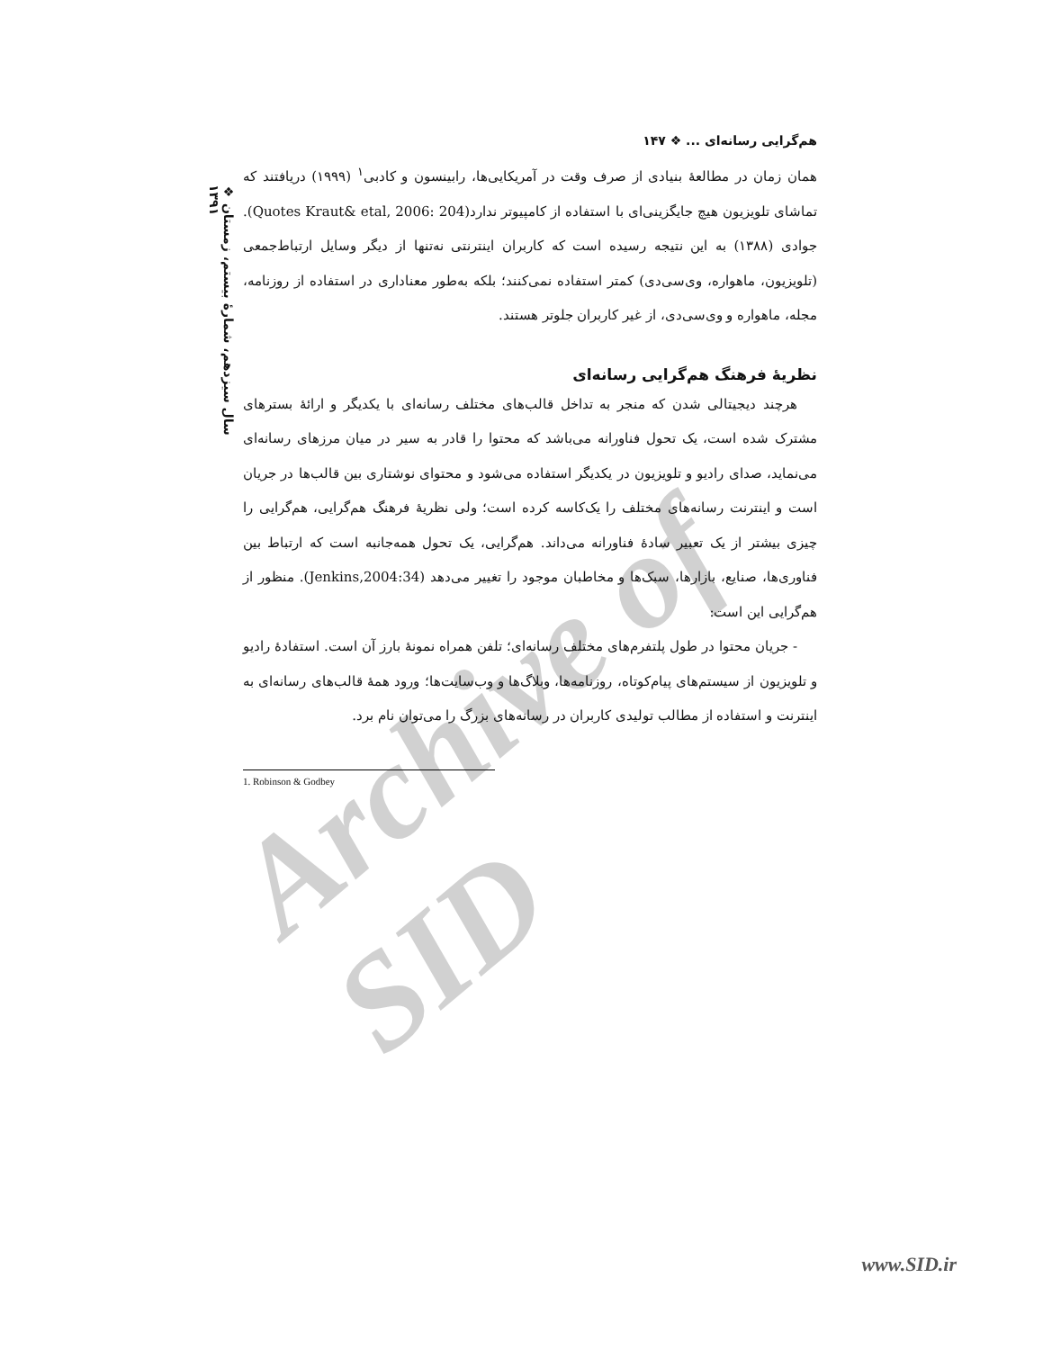Archive of SID
❖ سال سیزدهم، شمارهٔ بیستم، زمستان ۱۳۹۱
هم‌گرایی رسانه‌ای ... ❖ ۱۴۷
همان زمان در مطالعهٔ بنیادی از صرف وقت در آمریکایی‌ها، رابینسون و کادبی<sup>۱</sup> (۱۹۹۹) دریافتند که تماشای تلویزیون هیچ جایگزینی‌ای با استفاده از کامپیوتر ندارد(Quotes Kraut& etal, 2006: 204). جوادی (۱۳۸۸) به این نتیجه رسیده است که کاربران اینترنتی نه‌تنها از دیگر وسایل ارتباط‌جمعی (تلویزیون، ماهواره، وی‌سی‌دی) کمتر استفاده نمی‌کنند؛ بلکه به‌طور معناداری در استفاده از روزنامه، مجله، ماهواره و وی‌سی‌دی، از غیر کاربران جلوتر هستند.
نظریهٔ فرهنگ هم‌گرایی رسانه‌ای
هرچند دیجیتالی شدن که منجر به تداخل قالب‌های مختلف رسانه‌ای با یکدیگر و ارائهٔ بسترهای مشترک شده است، یک تحول فناورانه می‌باشد که محتوا را قادر به سیر در میان مرزهای رسانه‌ای می‌نماید، صدای رادیو و تلویزیون در یکدیگر استفاده می‌شود و محتوای نوشتاری بین قالب‌ها در جریان است و اینترنت رسانه‌های مختلف را یک‌کاسه کرده است؛ ولی نظریهٔ فرهنگ هم‌گرایی، هم‌گرایی را چیزی بیشتر از یک تعبیر سادهٔ فناورانه می‌داند. هم‌گرایی، یک تحول همه‌جانبه است که ارتباط بین فناوری‌ها، صنایع، بازارها، سبک‌ها و مخاطبان موجود را تغییر می‌دهد (Jenkins,2004:34). منظور از هم‌گرایی این است:
- جریان محتوا در طول پلتفرم‌های مختلف رسانه‌ای؛ تلفن همراه نمونهٔ بارز آن است. استفادهٔ رادیو و تلویزیون از سیستم‌های پیام‌کوتاه، روزنامه‌ها، وبلاگ‌ها و وب‌سایت‌ها؛ ورود همهٔ قالب‌های رسانه‌ای به اینترنت و استفاده از مطالب تولیدی کاربران در رسانه‌های بزرگ را می‌توان نام برد.
1. Robinson & Godbey
www.SID.ir